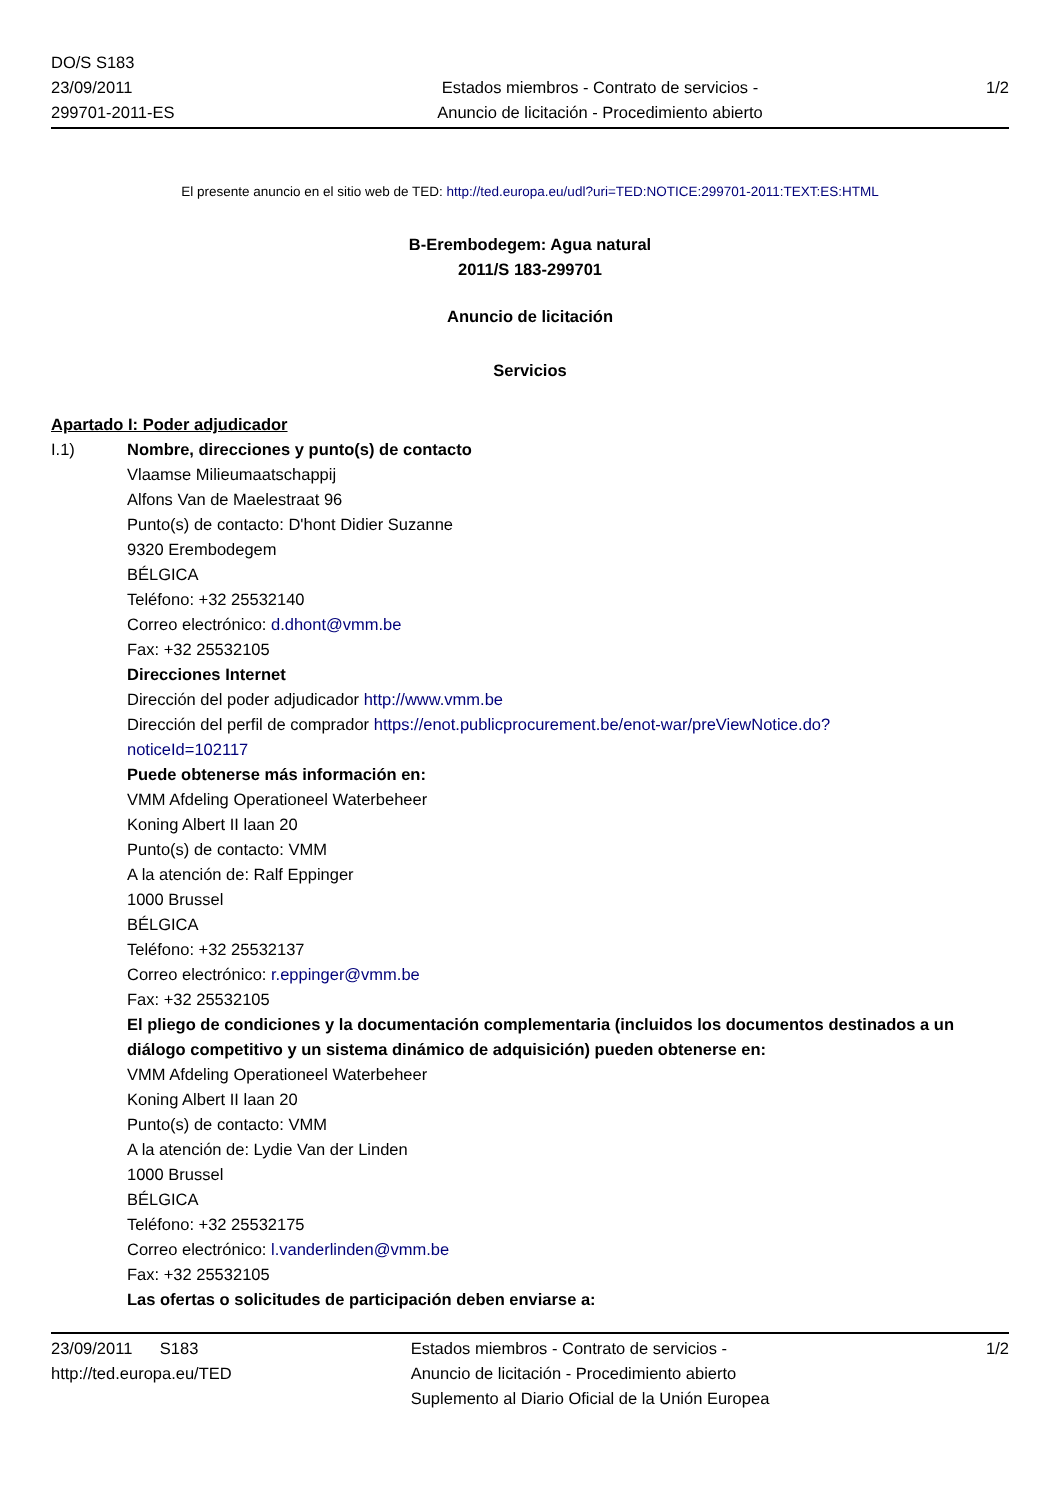DO/S S183
23/09/2011
299701-2011-ES
Estados miembros - Contrato de servicios -
Anuncio de licitación - Procedimiento abierto
1/2
El presente anuncio en el sitio web de TED: http://ted.europa.eu/udl?uri=TED:NOTICE:299701-2011:TEXT:ES:HTML
B-Erembodegem: Agua natural
2011/S 183-299701
Anuncio de licitación
Servicios
Apartado I: Poder adjudicador
I.1) Nombre, direcciones y punto(s) de contacto
Vlaamse Milieumaatschappij
Alfons Van de Maelestraat 96
Punto(s) de contacto: D'hont Didier Suzanne
9320 Erembodegem
BÉLGICA
Teléfono: +32 25532140
Correo electrónico: d.dhont@vmm.be
Fax: +32 25532105
Direcciones Internet
Dirección del poder adjudicador http://www.vmm.be
Dirección del perfil de comprador https://enot.publicprocurement.be/enot-war/preViewNotice.do?
noticeId=102117
Puede obtenerse más información en:
VMM Afdeling Operationeel Waterbeheer
Koning Albert II laan 20
Punto(s) de contacto: VMM
A la atención de: Ralf Eppinger
1000 Brussel
BÉLGICA
Teléfono: +32 25532137
Correo electrónico: r.eppinger@vmm.be
Fax: +32 25532105
El pliego de condiciones y la documentación complementaria (incluidos los documentos destinados a un diálogo competitivo y un sistema dinámico de adquisición) pueden obtenerse en:
VMM Afdeling Operationeel Waterbeheer
Koning Albert II laan 20
Punto(s) de contacto: VMM
A la atención de: Lydie Van der Linden
1000 Brussel
BÉLGICA
Teléfono: +32 25532175
Correo electrónico: l.vanderlinden@vmm.be
Fax: +32 25532105
Las ofertas o solicitudes de participación deben enviarse a:
23/09/2011 S183
http://ted.europa.eu/TED
Estados miembros - Contrato de servicios -
Anuncio de licitación - Procedimiento abierto
Suplemento al Diario Oficial de la Unión Europea
1/2